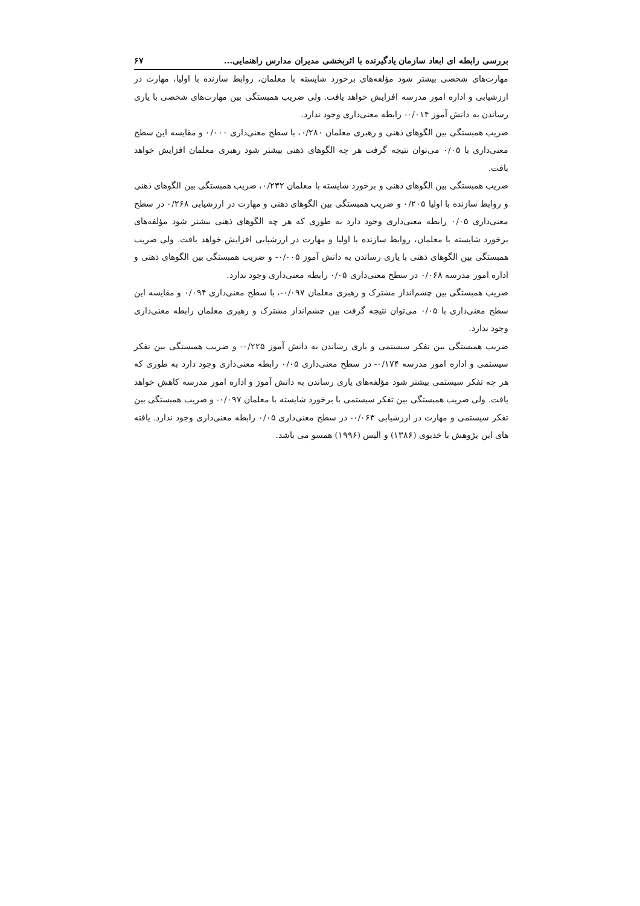بررسی رابطه ای ابعاد سازمان یادگیرنده با اثربخشی مدیران مدارس راهنمایی... ۶۷
مهارت‌های شخصی بیشتر شود مؤلفه‌های برخورد شایسته با معلمان، روابط سازنده با اولیا، مهارت در ارزشیابی و اداره امور مدرسه افزایش خواهد یافت. ولی ضریب همبستگی بین مهارت‌های شخصی با یاری رساندن به دانش آموز ۰/۰۱۴- رابطه معنی‌داری وجود ندارد.
ضریب همبستگی بین الگوهای ذهنی و رهبری معلمان ۰/۲۸۰، با سطح معنی‌داری ۰/۰۰۰ و مقایسه این سطح معنی‌داری با ۰/۰۵ می‌توان نتیجه گرفت هر چه الگوهای ذهنی بیشتر شود رهبری معلمان افزایش خواهد یافت.
ضریب همبستگی بین الگوهای ذهنی و برخورد شایسته با معلمان ۰/۲۳۲، ضریب همبستگی بین الگوهای ذهنی و روابط سازنده با اولیا ۰/۲۰۵ و ضریب همبستگی بین الگوهای ذهنی و مهارت در ارزشیابی ۰/۲۶۸ در سطح معنی‌داری ۰/۰۵ رابطه معنی‌داری وجود دارد به طوری که هر چه الگوهای ذهنی بیشتر شود مؤلفه‌های برخورد شایسته با معلمان، روابط سازنده با اولیا و مهارت در ارزشیابی افزایش خواهد یافت. ولی ضریب همبستگی بین الگوهای ذهنی با یاری رساندن به دانش آموز ۰/۰۰۵- و ضریب همبستگی بین الگوهای ذهنی و اداره امور مدرسه ۰/۰۶۸ در سطح معنی‌داری ۰/۰۵ رابطه معنی‌داری وجود ندارد.
ضریب همبستگی بین چشم‌انداز مشترک و رهبری معلمان ۰/۰۹۷-، با سطح معنی‌داری ۰/۰۹۴ و مقایسه این سطح معنی‌داری با ۰/۰۵ می‌توان نتیجه گرفت بین چشم‌انداز مشترک و رهبری معلمان رابطه معنی‌داری وجود ندارد.
ضریب همبستگی بین تفکر سیستمی و یاری رساندن به دانش آموز ۰/۲۲۵- و ضریب همبستگی بین تفکر سیستمی و اداره امور مدرسه ۰/۱۷۴- در سطح معنی‌داری ۰/۰۵ رابطه معنی‌داری وجود دارد به طوری که هر چه تفکر سیستمی بیشتر شود مؤلفه‌های یاری رساندن به دانش آموز و اداره امور مدرسه کاهش خواهد یافت. ولی ضریب همبستگی بین تفکر سیستمی با برخورد شایسته با معلمان ۰/۰۹۷- و ضریب همبستگی بین تفکر سیستمی و مهارت در ارزشیابی ۰/۰۶۳- در سطح معنی‌داری ۰/۰۵ رابطه معنی‌داری وجود ندارد. یافته های این پژوهش با خدیوی (۱۳۸۶) و الیس (۱۹۹۶) همسو می باشد.